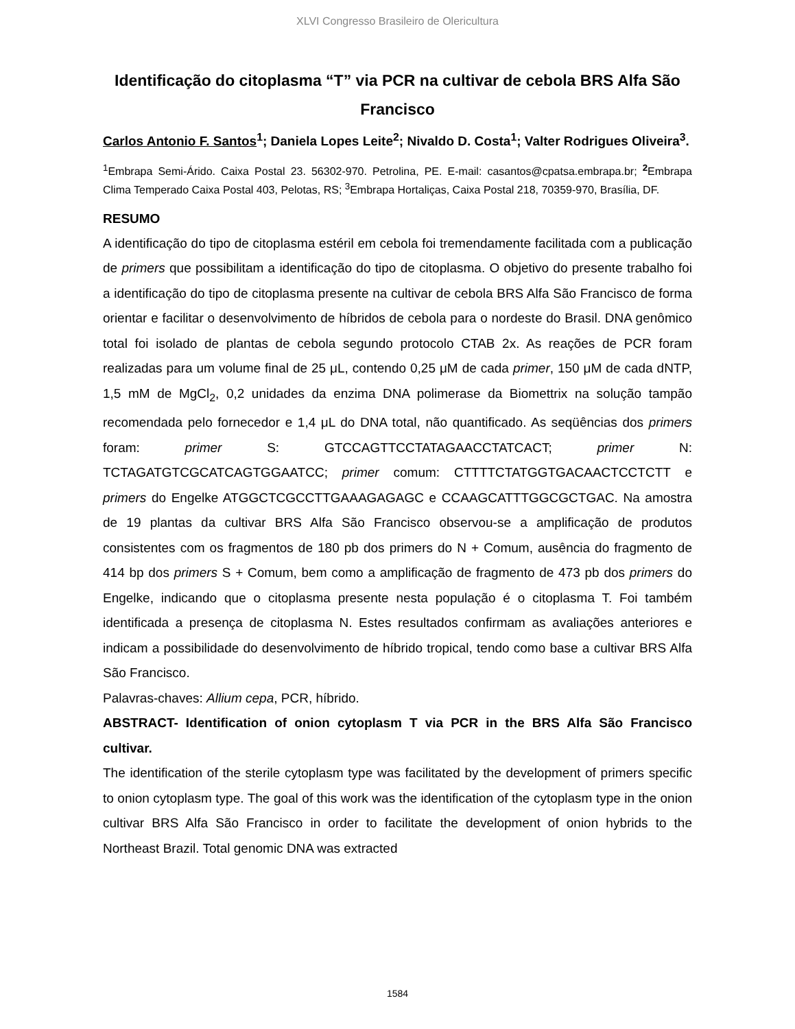XLVI Congresso Brasileiro de Olericultura
Identificação do citoplasma “T” via PCR na cultivar de cebola BRS Alfa São Francisco
Carlos Antonio F. Santos<sup>1</sup>; Daniela Lopes Leite<sup>2</sup>; Nivaldo D. Costa<sup>1</sup>; Valter Rodrigues Oliveira<sup>3</sup>.
<sup>1</sup> Embrapa Semi-Árido. Caixa Postal 23. 56302-970. Petrolina, PE. E-mail: casantos@cpatsa.embrapa.br; <sup>2</sup>Embrapa Clima Temperado Caixa Postal 403, Pelotas, RS; <sup>3</sup>Embrapa Hortaliças, Caixa Postal 218, 70359-970, Brasília, DF.
RESUMO
A identificação do tipo de citoplasma estéril em cebola foi tremendamente facilitada com a publicação de primers que possibilitam a identificação do tipo de citoplasma. O objetivo do presente trabalho foi a identificação do tipo de citoplasma presente na cultivar de cebola BRS Alfa São Francisco de forma orientar e facilitar o desenvolvimento de híbridos de cebola para o nordeste do Brasil. DNA genômico total foi isolado de plantas de cebola segundo protocolo CTAB 2x. As reações de PCR foram realizadas para um volume final de 25 μL, contendo 0,25 μM de cada primer, 150 μM de cada dNTP, 1,5 mM de MgCl<sub>2</sub>, 0,2 unidades da enzima DNA polimerase da Biomettrix na solução tampão recomendada pelo fornecedor e 1,4 μL do DNA total, não quantificado. As seqüências dos primers foram: primer S: GTCCAGTTCCTATAGAACCTATCACT; primer N: TCTAGATGTCGCATCAGTGGAATCC; primer comum: CTTTTCTATGGTGACAACTCCTCTT e primers do Engelke ATGGCTCGCCTTGAAAGAGAGC e CCAAGCATTTGGCGCTGAC. Na amostra de 19 plantas da cultivar BRS Alfa São Francisco observou-se a amplificação de produtos consistentes com os fragmentos de 180 pb dos primers do N + Comum, ausência do fragmento de 414 bp dos primers S + Comum, bem como a amplificação de fragmento de 473 pb dos primers do Engelke, indicando que o citoplasma presente nesta população é o citoplasma T. Foi também identificada a presença de citoplasma N. Estes resultados confirmam as avaliações anteriores e indicam a possibilidade do desenvolvimento de híbrido tropical, tendo como base a cultivar BRS Alfa São Francisco.
Palavras-chaves: Allium cepa, PCR, híbrido.
ABSTRACT- Identification of onion cytoplasm T via PCR in the BRS Alfa São Francisco cultivar.
The identification of the sterile cytoplasm type was facilitated by the development of primers specific to onion cytoplasm type. The goal of this work was the identification of the cytoplasm type in the onion cultivar BRS Alfa São Francisco in order to facilitate the development of onion hybrids to the Northeast Brazil. Total genomic DNA was extracted
1584